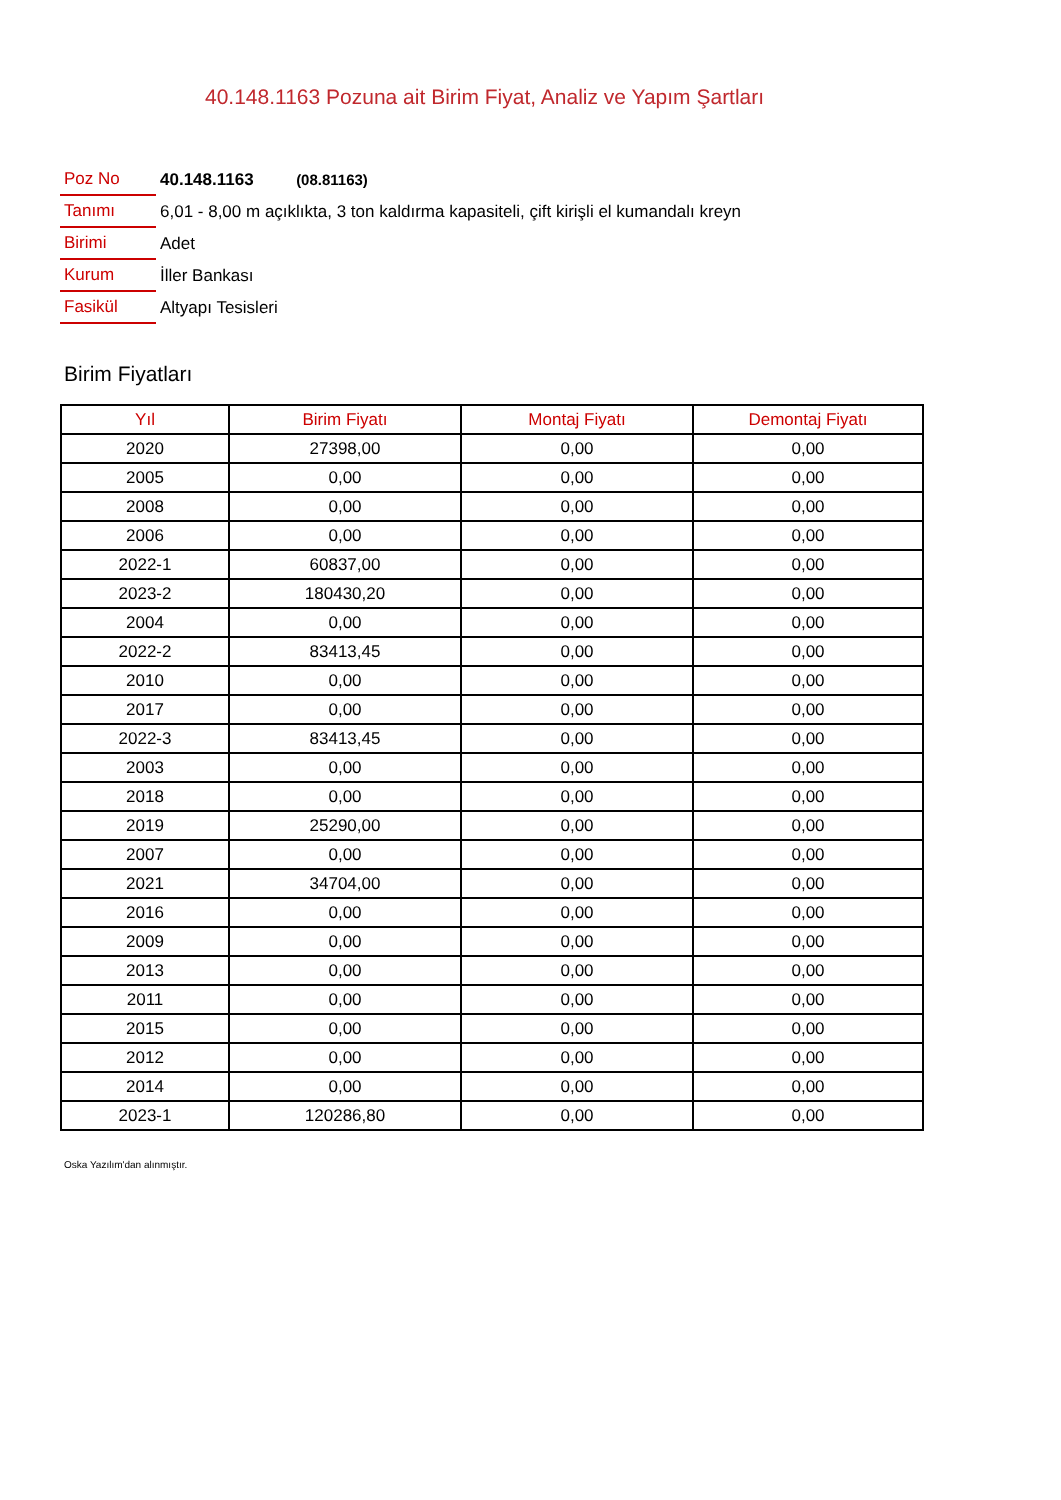40.148.1163 Pozuna ait Birim Fiyat, Analiz ve Yapım Şartları
| Poz No | 40.148.1163 (08.81163) |
| Tanımı | 6,01 - 8,00 m açıklıkta, 3 ton kaldırma kapasiteli, çift kirişli el kumandalı kreyn |
| Birimi | Adet |
| Kurum | İller Bankası |
| Fasikül | Altyapı Tesisleri |
Birim Fiyatları
| Yıl | Birim Fiyatı | Montaj Fiyatı | Demontaj Fiyatı |
| --- | --- | --- | --- |
| 2020 | 27398,00 | 0,00 | 0,00 |
| 2005 | 0,00 | 0,00 | 0,00 |
| 2008 | 0,00 | 0,00 | 0,00 |
| 2006 | 0,00 | 0,00 | 0,00 |
| 2022-1 | 60837,00 | 0,00 | 0,00 |
| 2023-2 | 180430,20 | 0,00 | 0,00 |
| 2004 | 0,00 | 0,00 | 0,00 |
| 2022-2 | 83413,45 | 0,00 | 0,00 |
| 2010 | 0,00 | 0,00 | 0,00 |
| 2017 | 0,00 | 0,00 | 0,00 |
| 2022-3 | 83413,45 | 0,00 | 0,00 |
| 2003 | 0,00 | 0,00 | 0,00 |
| 2018 | 0,00 | 0,00 | 0,00 |
| 2019 | 25290,00 | 0,00 | 0,00 |
| 2007 | 0,00 | 0,00 | 0,00 |
| 2021 | 34704,00 | 0,00 | 0,00 |
| 2016 | 0,00 | 0,00 | 0,00 |
| 2009 | 0,00 | 0,00 | 0,00 |
| 2013 | 0,00 | 0,00 | 0,00 |
| 2011 | 0,00 | 0,00 | 0,00 |
| 2015 | 0,00 | 0,00 | 0,00 |
| 2012 | 0,00 | 0,00 | 0,00 |
| 2014 | 0,00 | 0,00 | 0,00 |
| 2023-1 | 120286,80 | 0,00 | 0,00 |
Oska Yazılım'dan alınmıştır.